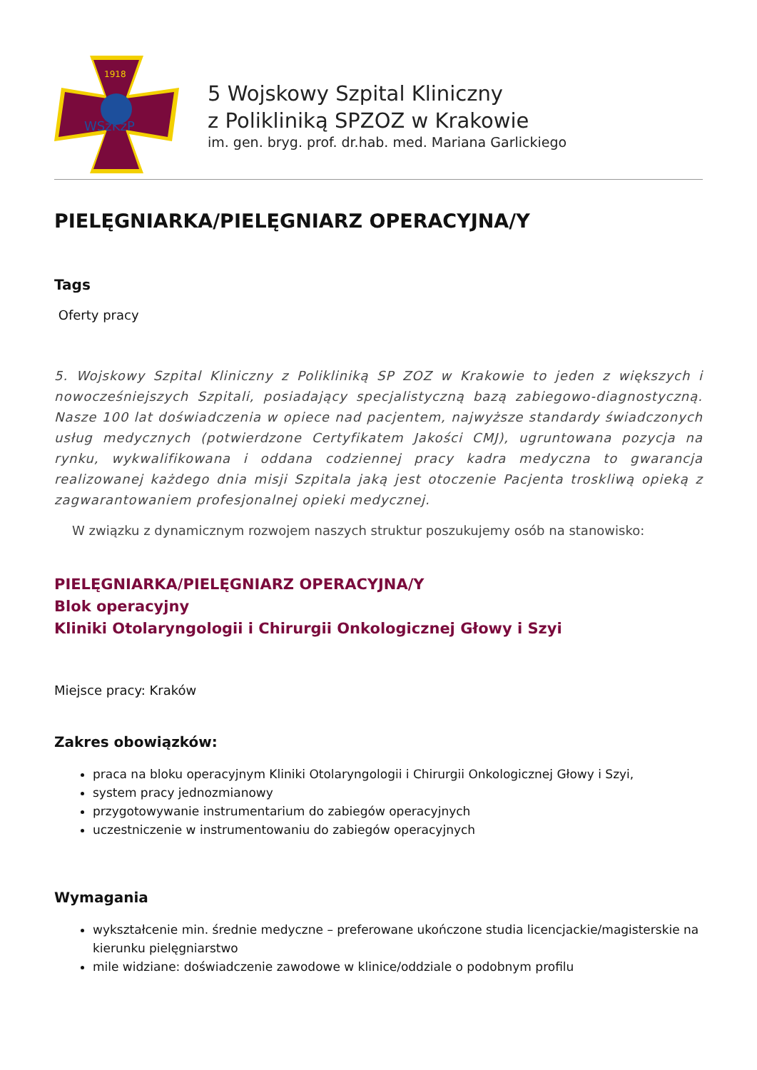1918
WSzKzP
5 Wojskowy Szpital Kliniczny
z Polikliniką SPZOZ w Krakowie
im. gen. bryg. prof. dr.hab. med. Mariana Garlickiego
PIELĘGNIARKA/PIELĘGNIARZ OPERACYJNA/Y
Tags
Oferty pracy
5. Wojskowy Szpital Kliniczny z Polikliniką SP ZOZ w Krakowie to jeden z większych i nowocześniejszych Szpitali, posiadający specjalistyczną bazą zabiegowo-diagnostyczną. Nasze 100 lat doświadczenia w opiece nad pacjentem, najwyższe standardy świadczonych usług medycznych (potwierdzone Certyfikatem Jakości CMJ), ugruntowana pozycja na rynku, wykwalifikowana i oddana codziennej pracy kadra medyczna to gwarancja realizowanej każdego dnia misji Szpitala jaką jest otoczenie Pacjenta troskliwą opieką z zagwarantowaniem profesjonalnej opieki medycznej.
W związku z dynamicznym rozwojem naszych struktur poszukujemy osób na stanowisko:
PIELĘGNIARKA/PIELĘGNIARZ OPERACYJNA/Y
Blok operacyjny
Kliniki Otolaryngologii i Chirurgii Onkologicznej Głowy i Szyi
Miejsce pracy: Kraków
Zakres obowiązków:
praca na bloku operacyjnym Kliniki Otolaryngologii i Chirurgii Onkologicznej Głowy i Szyi,
system pracy jednozmianowy
przygotowywanie instrumentarium do zabiegów operacyjnych
uczestniczenie w instrumentowaniu do zabiegów operacyjnych
Wymagania
wykształcenie min. średnie medyczne – preferowane ukończone studia licencjackie/magisterskie na kierunku pielęgniarstwo
mile widziane: doświadczenie zawodowe w klinice/oddziale o podobnym profilu